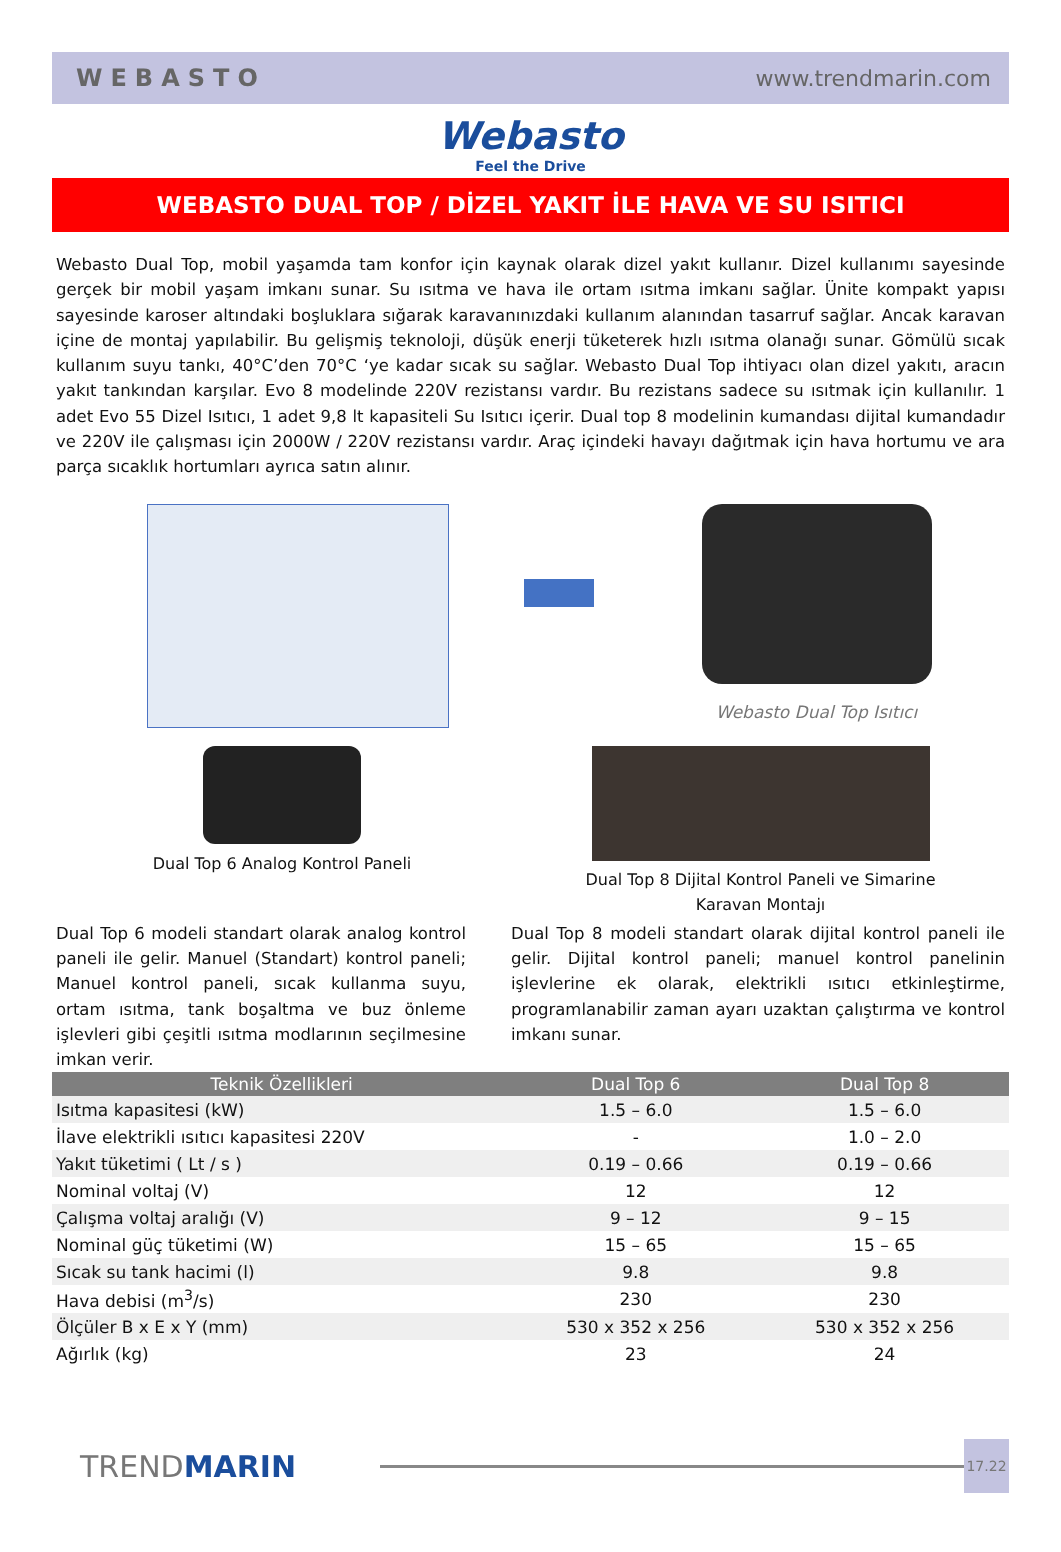WEBASTO www.trendmarin.com
Webasto
Feel the Drive
WEBASTO DUAL TOP / DİZEL YAKIT İLE HAVA VE SU ISITICI
Webasto Dual Top, mobil yaşamda tam konfor için kaynak olarak dizel yakıt kullanır. Dizel kullanımı sayesinde gerçek bir mobil yaşam imkanı sunar. Su ısıtma ve hava ile ortam ısıtma imkanı sağlar. Ünite kompakt yapısı sayesinde karoser altındaki boşluklara sığarak karavanınızdaki kullanım alanından tasarruf sağlar. Ancak karavan içine de montaj yapılabilir. Bu gelişmiş teknoloji, düşük enerji tüketerek hızlı ısıtma olanağı sunar. Gömülü sıcak kullanım suyu tankı, 40°C’den 70°C ‘ye kadar sıcak su sağlar. Webasto Dual Top ihtiyacı olan dizel yakıtı, aracın yakıt tankından karşılar. Evo 8 modelinde 220V rezistansı vardır. Bu rezistans sadece su ısıtmak için kullanılır. 1 adet Evo 55 Dizel Isıtıcı, 1 adet 9,8 lt kapasiteli Su Isıtıcı içerir. Dual top 8 modelinin kumandası dijital kumandadır ve 220V ile çalışması için 2000W / 220V rezistansı vardır. Araç içindeki havayı dağıtmak için hava hortumu ve ara parça sıcaklık hortumları ayrıca satın alınır.
Webasto Dual Top Isıtıcı
Dual Top 6 Analog Kontrol Paneli
Dual Top 8 Dijital Kontrol Paneli ve Simarine
Karavan Montajı
Dual Top 6 modeli standart olarak analog kontrol paneli ile gelir. Manuel (Standart) kontrol paneli; Manuel kontrol paneli, sıcak kullanma suyu, ortam ısıtma, tank boşaltma ve buz önleme işlevleri gibi çeşitli ısıtma modlarının seçilmesine imkan verir.
Dual Top 8 modeli standart olarak dijital kontrol paneli ile gelir. Dijital kontrol paneli; manuel kontrol panelinin işlevlerine ek olarak, elektrikli ısıtıcı etkinleştirme, programlanabilir zaman ayarı uzaktan çalıştırma ve kontrol imkanı sunar.
| Teknik Özellikleri | Dual Top 6 | Dual Top 8 |
| --- | --- | --- |
| Isıtma kapasitesi (kW) | 1.5 – 6.0 | 1.5 – 6.0 |
| İlave elektrikli ısıtıcı kapasitesi 220V | - | 1.0 – 2.0 |
| Yakıt tüketimi ( Lt / s ) | 0.19 – 0.66 | 0.19 – 0.66 |
| Nominal voltaj (V) | 12 | 12 |
| Çalışma voltaj aralığı (V) | 9 – 12 | 9 – 15 |
| Nominal güç tüketimi (W) | 15 – 65 | 15 – 65 |
| Sıcak su tank hacimi (l) | 9.8 | 9.8 |
| Hava debisi (m<sup>3</sup>/s) | 230 | 230 |
| Ölçüler B x E x Y (mm) | 530 x 352 x 256 | 530 x 352 x 256 |
| Ağırlık (kg) | 23 | 24 |
TREND MARIN
17.22